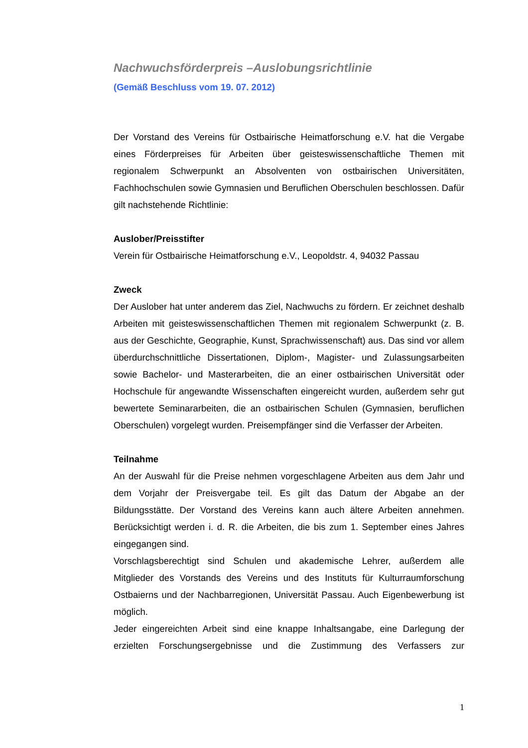Nachwuchsförderpreis –Auslobungsrichtlinie
(Gemäß Beschluss vom 19. 07. 2012)
Der Vorstand des Vereins für Ostbairische Heimatforschung e.V. hat die Vergabe eines Förderpreises für Arbeiten über geisteswissenschaftliche Themen mit regionalem Schwerpunkt an Absolventen von ostbairischen Universitäten, Fachhochschulen sowie Gymnasien und Beruflichen Oberschulen beschlossen. Dafür gilt nachstehende Richtlinie:
Auslober/Preisstifter
Verein für Ostbairische Heimatforschung e.V., Leopoldstr. 4, 94032 Passau
Zweck
Der Auslober hat unter anderem das Ziel, Nachwuchs zu fördern. Er zeichnet deshalb Arbeiten mit geisteswissenschaftlichen Themen mit regionalem Schwerpunkt (z. B. aus der Geschichte, Geographie, Kunst, Sprachwissenschaft) aus. Das sind vor allem überdurchschnittliche Dissertationen, Diplom-, Magister- und Zulassungsarbeiten sowie Bachelor- und Masterarbeiten, die an einer ostbairischen Universität oder Hochschule für angewandte Wissenschaften eingereicht wurden, außerdem sehr gut bewertete Seminararbeiten, die an ostbairischen Schulen (Gymnasien, beruflichen Oberschulen) vorgelegt wurden. Preisempfänger sind die Verfasser der Arbeiten.
Teilnahme
An der Auswahl für die Preise nehmen vorgeschlagene Arbeiten aus dem Jahr und dem Vorjahr der Preisvergabe teil. Es gilt das Datum der Abgabe an der Bildungsstätte. Der Vorstand des Vereins kann auch ältere Arbeiten annehmen. Berücksichtigt werden i. d. R. die Arbeiten, die bis zum 1. September eines Jahres eingegangen sind.
Vorschlagsberechtigt sind Schulen und akademische Lehrer, außerdem alle Mitglieder des Vorstands des Vereins und des Instituts für Kulturraumforschung Ostbaierns und der Nachbarregionen, Universität Passau. Auch Eigenbewerbung ist möglich.
Jeder eingereichten Arbeit sind eine knappe Inhaltsangabe, eine Darlegung der erzielten Forschungsergebnisse und die Zustimmung des Verfassers zur
1